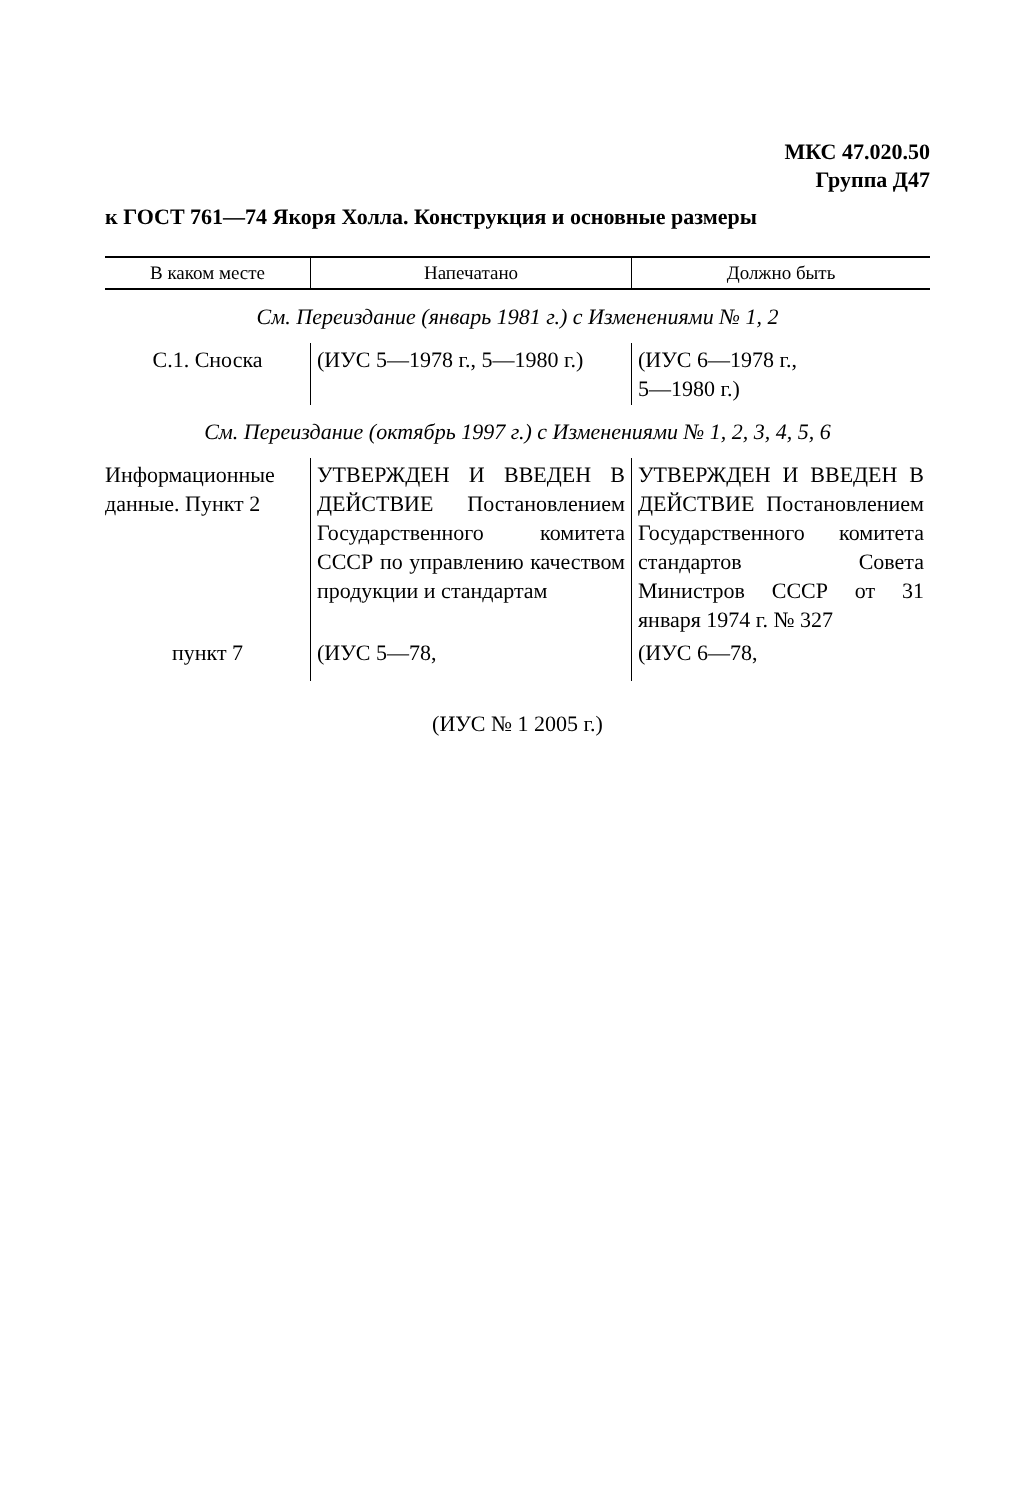МКС 47.020.50
Группа Д47
к ГОСТ 761—74 Якоря Холла. Конструкция и основные размеры
| В каком месте | Напечатано | Должно быть |
| --- | --- | --- |
| См. Переиздание (январь 1981 г.) с Изменениями № 1, 2 | | |
| С.1. Сноска | (ИУС 5—1978 г., 5—1980 г.) | (ИУС 6—1978 г., 5—1980 г.) |
| См. Переиздание (октябрь 1997 г.) с Изменениями № 1, 2, 3, 4, 5, 6 | | |
| Информационные данные. Пункт 2 | УТВЕРЖДЕН И ВВЕДЕН В ДЕЙСТВИЕ Постановлением Государственного комитета СССР по управлению качеством продукции и стандартам | УТВЕРЖДЕН И ВВЕДЕН В ДЕЙСТВИЕ Постановлением Государственного комитета стандартов Совета Министров СССР от 31 января 1974 г. № 327 |
| пункт 7 | (ИУС 5—78, | (ИУС 6—78, |
(ИУС № 1 2005 г.)